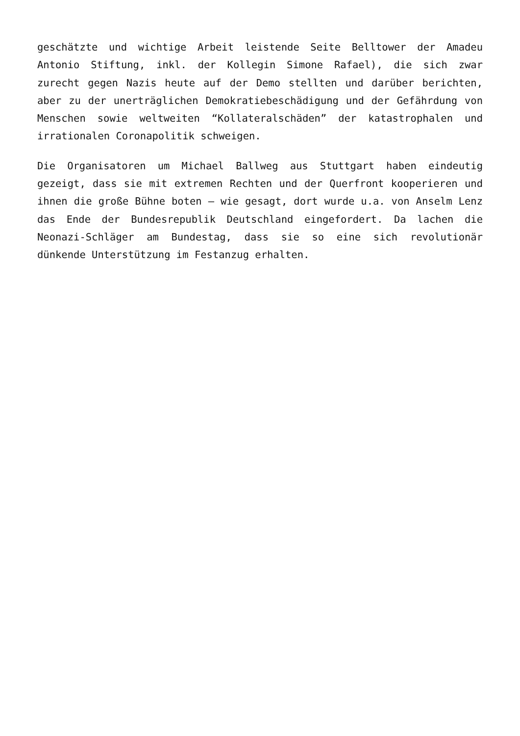geschätzte und wichtige Arbeit leistende Seite Belltower der Amadeu Antonio Stiftung, inkl. der Kollegin Simone Rafael), die sich zwar zurecht gegen Nazis heute auf der Demo stellten und darüber berichten, aber zu der unerträglichen Demokratiebeschädigung und der Gefährdung von Menschen sowie weltweiten “Kollateralschäden” der katastrophalen und irrationalen Coronapolitik schweigen.
Die Organisatoren um Michael Ballweg aus Stuttgart haben eindeutig gezeigt, dass sie mit extremen Rechten und der Querfront kooperieren und ihnen die große Bühne boten – wie gesagt, dort wurde u.a. von Anselm Lenz das Ende der Bundesrepublik Deutschland eingefordert. Da lachen die Neonazi-Schläger am Bundestag, dass sie so eine sich revolutionär dünkende Unterstützung im Festanzug erhalten.